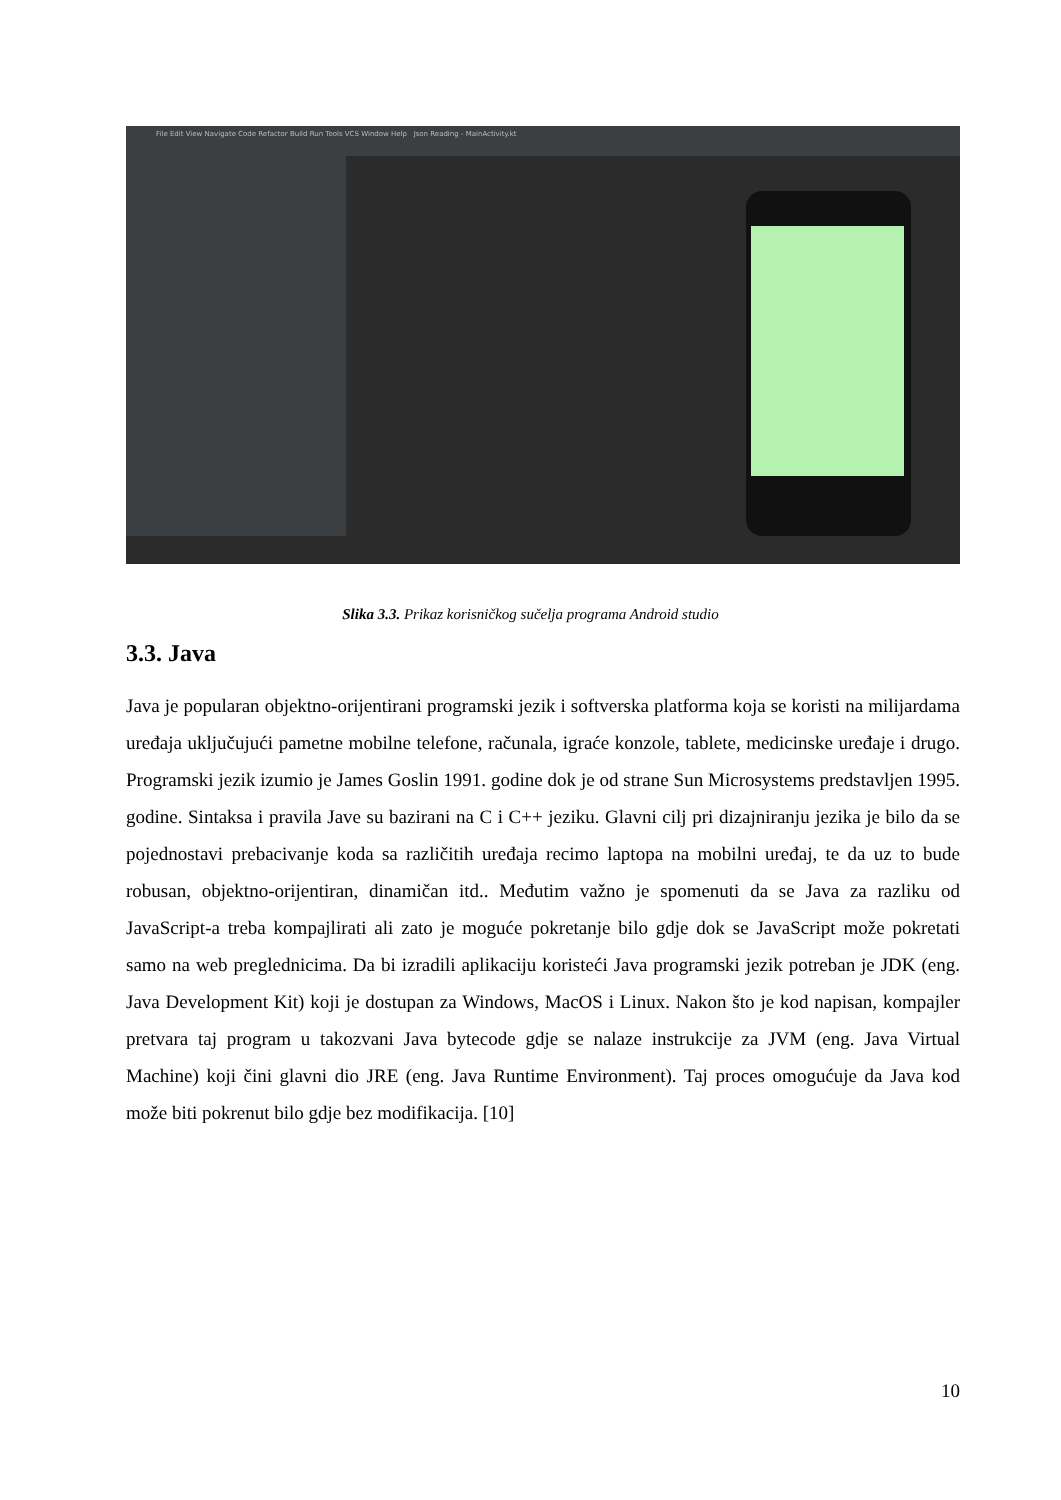File Edit View Navigate Code Refactor Build Run Tools VCS Window Help Json Reading - MainActivity.kt
Slika 3.3. Prikaz korisničkog sučelja programa Android studio
3.3. Java
Java je popularan objektno-orijentirani programski jezik i softverska platforma koja se koristi na milijardama uređaja uključujući pametne mobilne telefone, računala, igraće konzole, tablete, medicinske uređaje i drugo. Programski jezik izumio je James Goslin 1991. godine dok je od strane Sun Microsystems predstavljen 1995. godine. Sintaksa i pravila Jave su bazirani na C i C++ jeziku. Glavni cilj pri dizajniranju jezika je bilo da se pojednostavi prebacivanje koda sa različitih uređaja recimo laptopa na mobilni uređaj, te da uz to bude robusan, objektno-orijentiran, dinamičan itd.. Međutim važno je spomenuti da se Java za razliku od JavaScript-a treba kompajlirati ali zato je moguće pokretanje bilo gdje dok se JavaScript može pokretati samo na web preglednicima. Da bi izradili aplikaciju koristeći Java programski jezik potreban je JDK (eng. Java Development Kit) koji je dostupan za Windows, MacOS i Linux. Nakon što je kod napisan, kompajler pretvara taj program u takozvani Java bytecode gdje se nalaze instrukcije za JVM (eng. Java Virtual Machine) koji čini glavni dio JRE (eng. Java Runtime Environment). Taj proces omogućuje da Java kod može biti pokrenut bilo gdje bez modifikacija. [10]
10